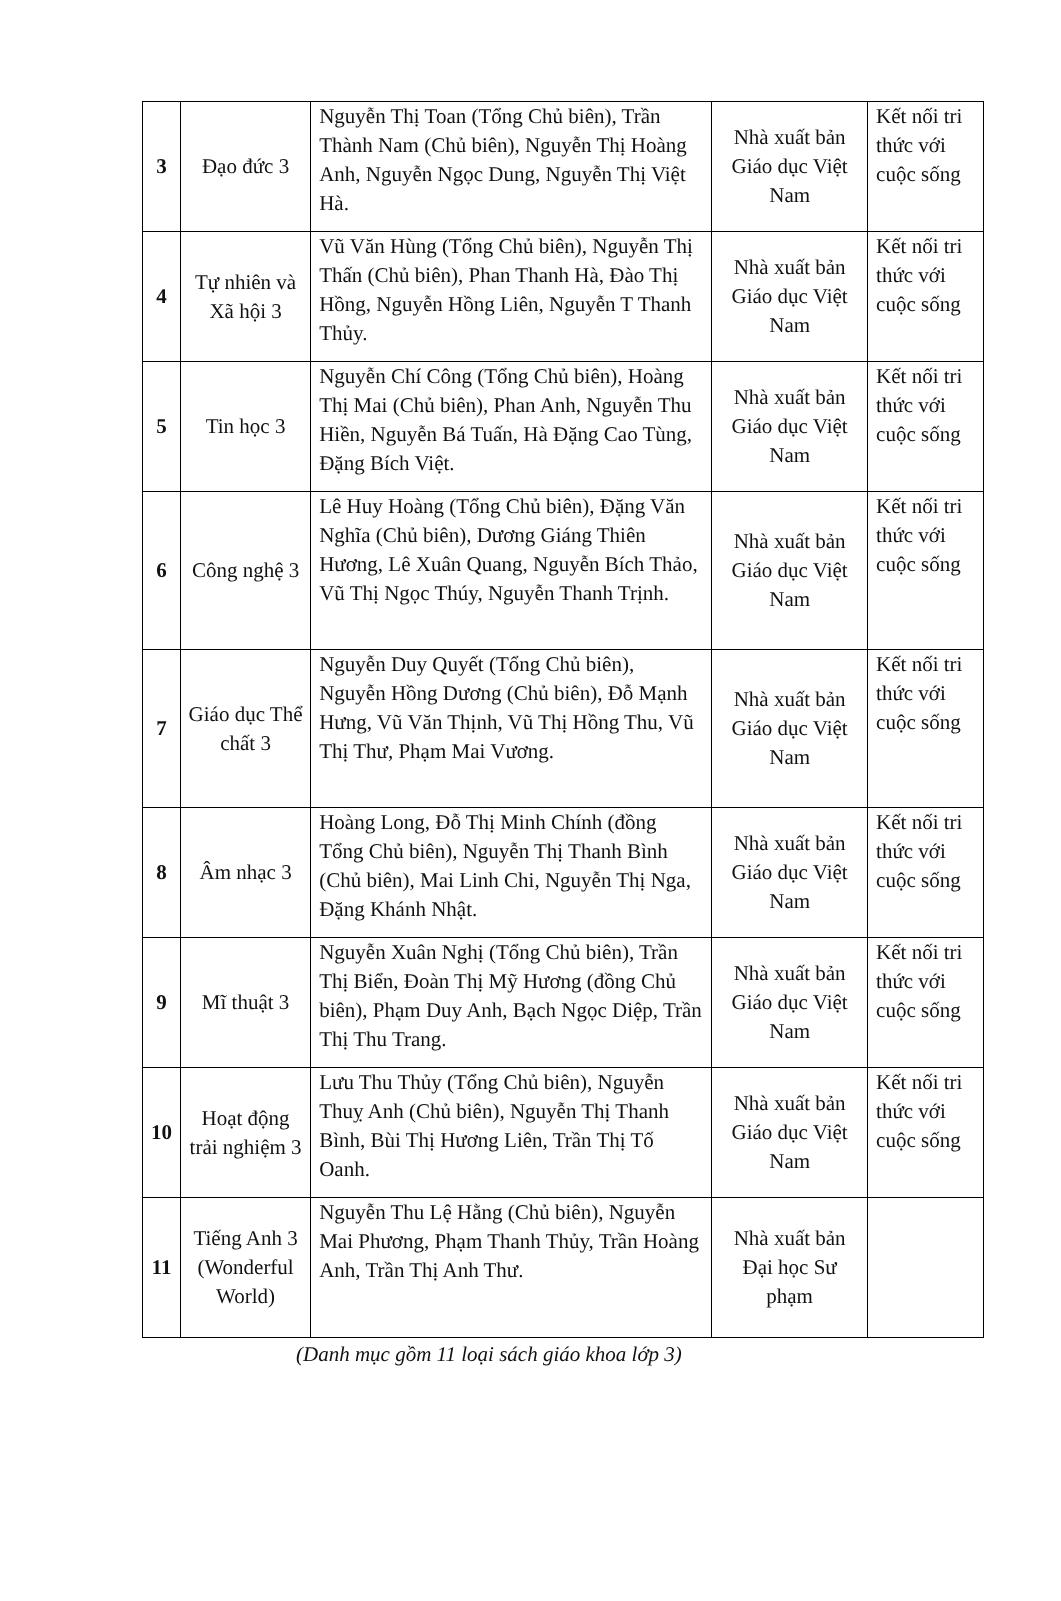| 3 | Đạo đức 3 | Nguyễn Thị Toan (Tổng Chủ biên), Trần Thành Nam (Chủ biên), Nguyễn Thị Hoàng Anh, Nguyễn Ngọc Dung, Nguyễn Thị Việt Hà. | Nhà xuất bản Giáo dục Việt Nam | Kết nối tri thức với cuộc sống |
| 4 | Tự nhiên và Xã hội 3 | Vũ Văn Hùng (Tổng Chủ biên), Nguyễn Thị Thấn (Chủ biên), Phan Thanh Hà, Đào Thị Hồng, Nguyễn Hồng Liên, Nguyễn T Thanh Thủy. | Nhà xuất bản Giáo dục Việt Nam | Kết nối tri thức với cuộc sống |
| 5 | Tin học 3 | Nguyễn Chí Công (Tổng Chủ biên), Hoàng Thị Mai (Chủ biên), Phan Anh, Nguyễn Thu Hiền, Nguyễn Bá Tuấn, Hà Đặng Cao Tùng, Đặng Bích Việt. | Nhà xuất bản Giáo dục Việt Nam | Kết nối tri thức với cuộc sống |
| 6 | Công nghệ 3 | Lê Huy Hoàng (Tổng Chủ biên), Đặng Văn Nghĩa (Chủ biên), Dương Giáng Thiên Hương, Lê Xuân Quang, Nguyễn Bích Thảo, Vũ Thị Ngọc Thúy, Nguyễn Thanh Trịnh. | Nhà xuất bản Giáo dục Việt Nam | Kết nối tri thức với cuộc sống |
| 7 | Giáo dục Thể chất 3 | Nguyễn Duy Quyết (Tổng Chủ biên), Nguyễn Hồng Dương (Chủ biên), Đỗ Mạnh Hưng, Vũ Văn Thịnh, Vũ Thị Hồng Thu, Vũ Thị Thư, Phạm Mai Vương. | Nhà xuất bản Giáo dục Việt Nam | Kết nối tri thức với cuộc sống |
| 8 | Âm nhạc 3 | Hoàng Long, Đỗ Thị Minh Chính (đồng Tổng Chủ biên), Nguyễn Thị Thanh Bình (Chủ biên), Mai Linh Chi, Nguyễn Thị Nga, Đặng Khánh Nhật. | Nhà xuất bản Giáo dục Việt Nam | Kết nối tri thức với cuộc sống |
| 9 | Mĩ thuật 3 | Nguyễn Xuân Nghị (Tổng Chủ biên), Trần Thị Biển, Đoàn Thị Mỹ Hương (đồng Chủ biên), Phạm Duy Anh, Bạch Ngọc Diệp, Trần Thị Thu Trang. | Nhà xuất bản Giáo dục Việt Nam | Kết nối tri thức với cuộc sống |
| 10 | Hoạt động trải nghiệm 3 | Lưu Thu Thủy (Tổng Chủ biên), Nguyễn Thuỵ Anh (Chủ biên), Nguyễn Thị Thanh Bình, Bùi Thị Hương Liên, Trần Thị Tố Oanh. | Nhà xuất bản Giáo dục Việt Nam | Kết nối tri thức với cuộc sống |
| 11 | Tiếng Anh 3 (Wonderful World) | Nguyễn Thu Lệ Hằng (Chủ biên), Nguyễn Mai Phương, Phạm Thanh Thủy, Trần Hoàng Anh, Trần Thị Anh Thư. | Nhà xuất bản Đại học Sư phạm | |
(Danh mục gồm 11 loại sách giáo khoa lớp 3)